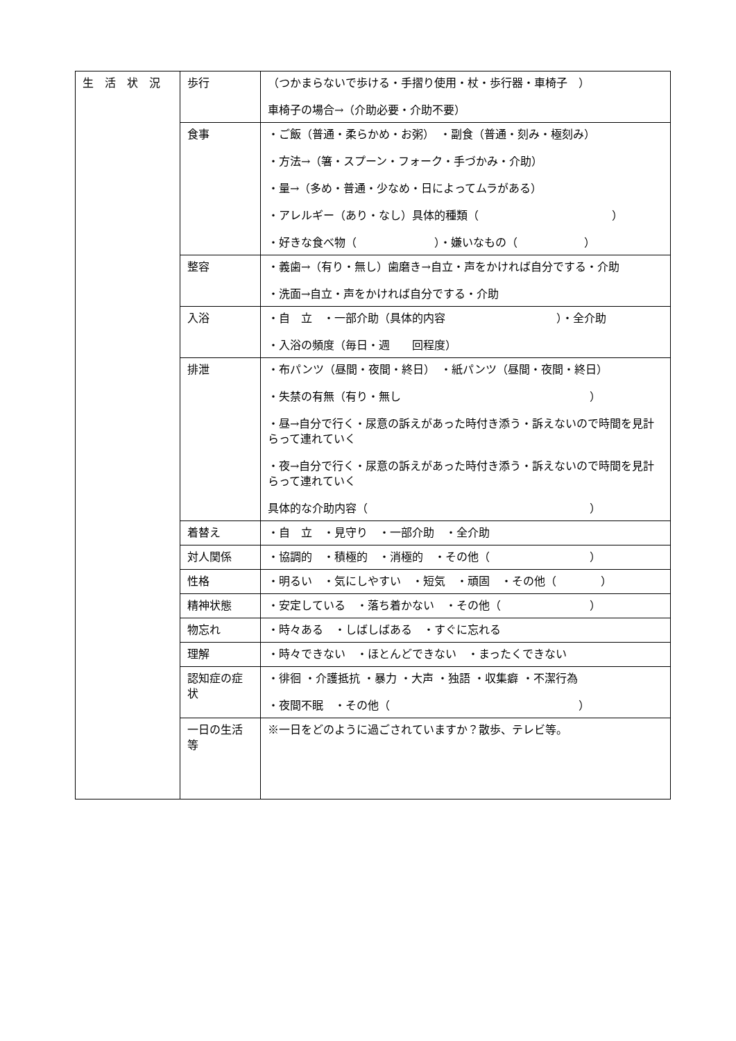| 生 活 状 況 | 歩行 | （つかまらないで歩ける・手摺り使用・杖・歩行器・車椅子 ） 車椅子の場合→（介助必要・介助不要） |
| | 食事 | ・ご飯（普通・柔らかめ・お粥） ・副食（普通・刻み・極刻み） ・方法→（箸・スプーン・フォーク・手づかみ・介助） ・量→（多め・普通・少なめ・日によってムラがある） ・アレルギー（あり・なし）具体的種類（ ） ・好きな食べ物（ ）・嫌いなもの（ ） |
| | 整容 | ・義歯→（有り・無し）歯磨き→自立・声をかければ自分でする・介助 ・洗面→自立・声をかければ自分でする・介助 |
| | 入浴 | ・自 立 ・一部介助（具体的内容 ）・全介助 ・入浴の頻度（毎日・週 回程度） |
| | 排泄 | ・布パンツ（昼間・夜間・終日） ・紙パンツ（昼間・夜間・終日） ・失禁の有無（有り・無し ） ・昼→自分で行く・尿意の訴えがあった時付き添う・訴えないので時間を見計らって連れていく ・夜→自分で行く・尿意の訴えがあった時付き添う・訴えないので時間を見計らって連れていく 具体的な介助内容（ ） |
| | 着替え | ・自 立 ・見守り ・一部介助 ・全介助 |
| | 対人関係 | ・協調的 ・積極的 ・消極的 ・その他（ ） |
| | 性格 | ・明るい ・気にしやすい ・短気 ・頑固 ・その他（ ） |
| | 精神状態 | ・安定している ・落ち着かない ・その他（ ） |
| | 物忘れ | ・時々ある ・しばしばある ・すぐに忘れる |
| | 理解 | ・時々できない ・ほとんどできない ・まったくできない |
| | 認知症の症状 | ・徘徊 ・介護抵抗 ・暴力 ・大声 ・独語 ・収集癖 ・不潔行為 ・夜間不眠 ・その他（ ） |
| | 一日の生活等 | ※一日をどのように過ごされていますか？散歩、テレビ等。 |